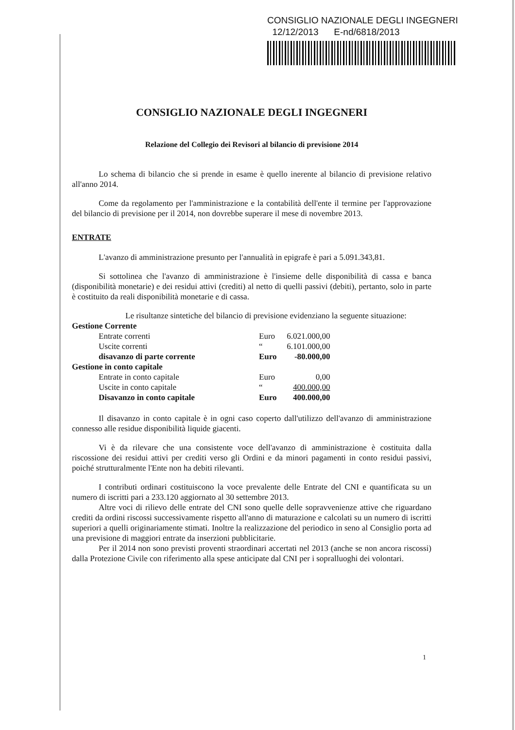CONSIGLIO NAZIONALE DEGLI INGEGNERI
12/12/2013 E-nd/6818/2013
CONSIGLIO NAZIONALE DEGLI INGEGNERI
Relazione del Collegio dei Revisori al bilancio di previsione 2014
Lo schema di bilancio che si prende in esame è quello inerente al bilancio di previsione relativo all'anno 2014.
Come da regolamento per l'amministrazione e la contabilità dell'ente il termine per l'approvazione del bilancio di previsione per il 2014, non dovrebbe superare il mese di novembre 2013.
ENTRATE
L'avanzo di amministrazione presunto per l'annualità in epigrafe è pari a 5.091.343,81.
Si sottolinea che l'avanzo di amministrazione è l'insieme delle disponibilità di cassa e banca (disponibilità monetarie) e dei residui attivi (crediti) al netto di quelli passivi (debiti), pertanto, solo in parte è costituito da reali disponibilità monetarie e di cassa.
Le risultanze sintetiche del bilancio di previsione evidenziano la seguente situazione:
| Gestione Corrente | | |
| Entrate correnti | Euro | 6.021.000,00 |
| Uscite correnti | “ | 6.101.000,00 |
| disavanzo di parte corrente | Euro | -80.000,00 |
| Gestione in conto capitale | | |
| Entrate in conto capitale | Euro | 0,00 |
| Uscite in conto capitale | “ | 400.000,00 |
| Disavanzo in conto capitale | Euro | 400.000,00 |
Il disavanzo in conto capitale è in ogni caso coperto dall'utilizzo dell'avanzo di amministrazione connesso alle residue disponibilità liquide giacenti.
Vi è da rilevare che una consistente voce dell'avanzo di amministrazione è costituita dalla riscossione dei residui attivi per crediti verso gli Ordini e da minori pagamenti in conto residui passivi, poiché strutturalmente l'Ente non ha debiti rilevanti.
I contributi ordinari costituiscono la voce prevalente delle Entrate del CNI e quantificata su un numero di iscritti pari a 233.120 aggiornato al 30 settembre 2013.
Altre voci di rilievo delle entrate del CNI sono quelle delle sopravvenienze attive che riguardano crediti da ordini riscossi successivamente rispetto all'anno di maturazione e calcolati su un numero di iscritti superiori a quelli originariamente stimati. Inoltre la realizzazione del periodico in seno al Consiglio porta ad una previsione di maggiori entrate da inserzioni pubblicitarie.
Per il 2014 non sono previsti proventi straordinari accertati nel 2013 (anche se non ancora riscossi) dalla Protezione Civile con riferimento alla spese anticipate dal CNI per i sopralluoghi dei volontari.
1